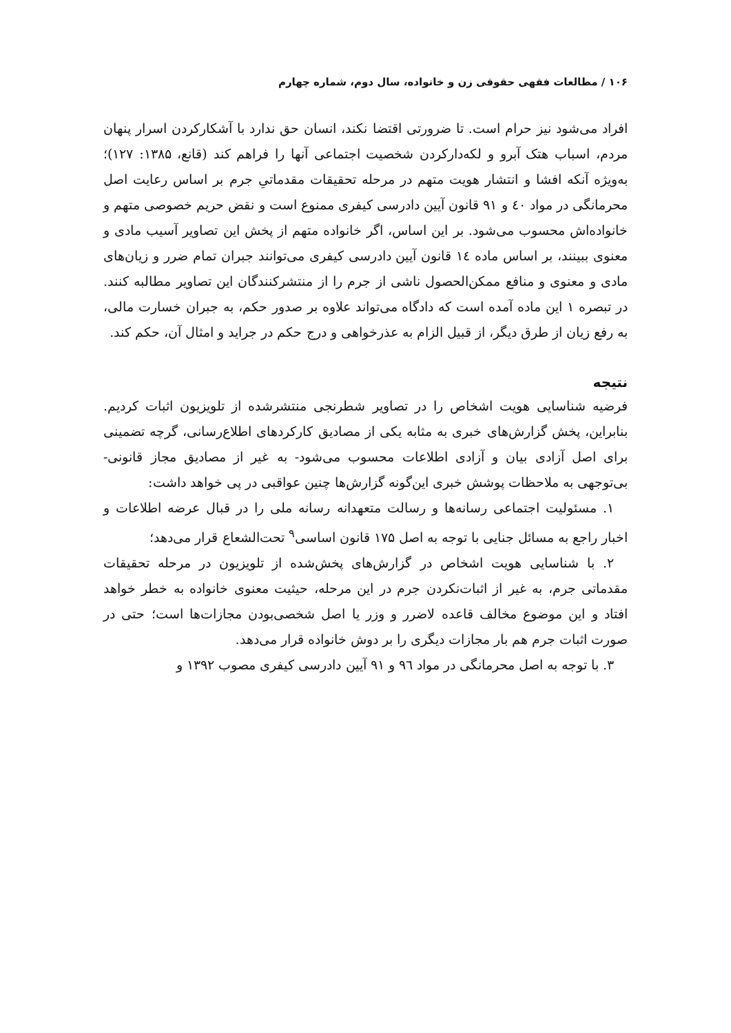۱۰۶ / مطالعات فقهی حقوقی زن و خانواده، سال دوم، شماره چهارم
افراد می‌شود نیز حرام است. تا ضرورتی اقتضا نکند، انسان حق ندارد با آشکارکردن اسرار پنهان مردم، اسباب هتک آبرو و لکه‌دارکردن شخصیت اجتماعی آنها را فراهم کند (قانع، ۱۳۸۵: ۱۲۷)؛ به‌ویژه آنکه افشا و انتشار هویت متهم در مرحله تحقیقات مقدماتیِ جرم بر اساس رعایت اصل محرمانگی در مواد ٤٠ و ۹۱ قانون آیین دادرسی کیفری ممنوع است و نقض حریم خصوصی متهم و خانواده‌اش محسوب می‌شود. بر این اساس، اگر خانواده متهم از پخش این تصاویر آسیب مادی و معنوی ببینند، بر اساس ماده ١٤ قانون آیین دادرسی کیفری می‌توانند جبران تمام ضرر و زیان‌های مادی و معنوی و منافع ممکن‌الحصول ناشی از جرم را از منتشرکنندگان این تصاویر مطالبه کنند. در تبصره ۱ این ماده آمده است که دادگاه می‌تواند علاوه بر صدور حکم، به جبران خسارت مالی، به رفع زیان از طرق دیگر، از قبیل الزام به عذرخواهی و درج حکم در جراید و امثال آن، حکم کند.
نتیجه
فرضیه شناسایی هویت اشخاص را در تصاویر شطرنجی منتشرشده از تلویزیون اثبات کردیم. بنابراین، پخش گزارش‌های خبری به مثابه یکی از مصادیق کارکردهای اطلاع‌رسانی، گرچه تضمینی برای اصل آزادی بیان و آزادی اطلاعات محسوب می‌شود- به غیر از مصادیق مجاز قانونی- بی‌توجهی به ملاحظات پوشش خبری این‌گونه گزارش‌ها چنین عواقبی در پی خواهد داشت:
۱. مسئولیت اجتماعی رسانه‌ها و رسالت متعهدانه رسانه ملی را در قبال عرضه اطلاعات و اخبار راجع به مسائل جنایی با توجه به اصل ۱۷۵ قانون اساسی<sup>۹</sup> تحت‌الشعاع قرار می‌دهد؛
۲. با شناسایی هویت اشخاص در گزارش‌های پخش‌شده از تلویزیون در مرحله تحقیقات مقدماتی جرم، به غیر از اثبات‌نکردن جرم در این مرحله، حیثیت معنوی خانواده به خطر خواهد افتاد و این موضوع مخالف قاعده لاضرر و وزر یا اصل شخصی‌بودن مجازات‌ها است؛ حتی در صورت اثبات جرم هم بار مجازات دیگری را بر دوش خانواده قرار می‌دهد.
۳. با توجه به اصل محرمانگی در مواد ٩٦ و ۹۱ آیین دادرسی کیفری مصوب ۱۳۹۲ و